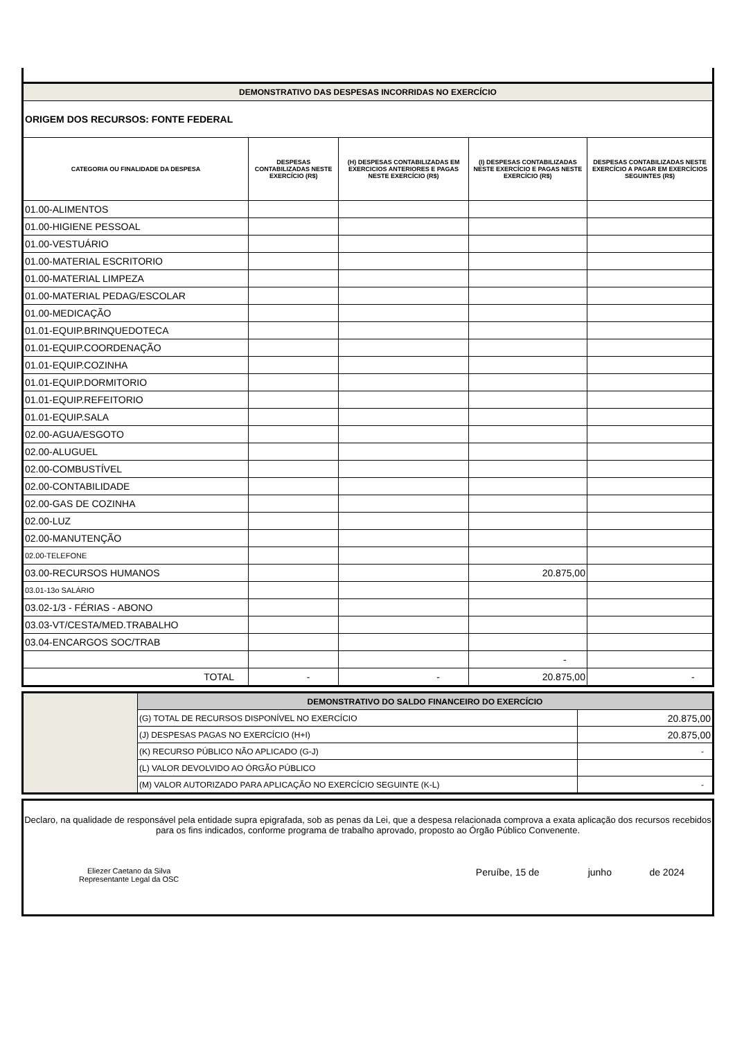| DEMONSTRATIVO DAS DESPESAS INCORRIDAS NO EXERCÍCIO | | | | |
| ORIGEM DOS RECURSOS: FONTE FEDERAL | | | | |
| CATEGORIA OU FINALIDADE DA DESPESA | DESPESAS CONTABILIZADAS NESTE EXERCÍCIO (R$) | (H) DESPESAS CONTABILIZADAS EM EXERCICIOS ANTERIORES E PAGAS NESTE EXERCÍCIO (R$) | (I) DESPESAS CONTABILIZADAS NESTE EXERCÍCIO E PAGAS NESTE EXERCÍCIO (R$) | DESPESAS CONTABILIZADAS NESTE EXERCÍCIO A PAGAR EM EXERCÍCIOS SEGUINTES (R$) |
| 01.00-ALIMENTOS | | | | |
| 01.00-HIGIENE PESSOAL | | | | |
| 01.00-VESTUÁRIO | | | | |
| 01.00-MATERIAL ESCRITORIO | | | | |
| 01.00-MATERIAL LIMPEZA | | | | |
| 01.00-MATERIAL PEDAG/ESCOLAR | | | | |
| 01.00-MEDICAÇÃO | | | | |
| 01.01-EQUIP.BRINQUEDOTECA | | | | |
| 01.01-EQUIP.COORDENAÇÃO | | | | |
| 01.01-EQUIP.COZINHA | | | | |
| 01.01-EQUIP.DORMITORIO | | | | |
| 01.01-EQUIP.REFEITORIO | | | | |
| 01.01-EQUIP.SALA | | | | |
| 02.00-AGUA/ESGOTO | | | | |
| 02.00-ALUGUEL | | | | |
| 02.00-COMBUSTÍVEL | | | | |
| 02.00-CONTABILIDADE | | | | |
| 02.00-GAS DE COZINHA | | | | |
| 02.00-LUZ | | | | |
| 02.00-MANUTENÇÃO | | | | |
| 02.00-TELEFONE | | | | |
| 03.00-RECURSOS HUMANOS | | | 20.875,00 | |
| 03.01-13o SALÁRIO | | | | |
| 03.02-1/3 - FÉRIAS - ABONO | | | | |
| 03.03-VT/CESTA/MED.TRABALHO | | | | |
| 03.04-ENCARGOS SOC/TRAB | | | | |
| | | | - | |
| TOTAL | - | - | 20.875,00 | - |
| | DEMONSTRATIVO DO SALDO FINANCEIRO DO EXERCÍCIO | |
| | (G) TOTAL DE RECURSOS DISPONÍVEL NO EXERCÍCIO | 20.875,00 |
| | (J) DESPESAS PAGAS NO EXERCÍCIO (H+I) | 20.875,00 |
| | (K) RECURSO PÚBLICO NÃO APLICADO (G-J) | - |
| | (L) VALOR DEVOLVIDO AO ÓRGÃO PÚBLICO | |
| | (M) VALOR AUTORIZADO PARA APLICAÇÃO NO EXERCÍCIO SEGUINTE (K-L) | - |
Declaro, na qualidade de responsável pela entidade supra epigrafada, sob as penas da Lei, que a despesa relacionada comprova a exata aplicação dos recursos recebidos para os fins indicados, conforme programa de trabalho aprovado, proposto ao Órgão Público Convenente.
Eliezer Caetano da Silva
Representante Legal da OSC
Peruíbe, 15 de junho de 2024